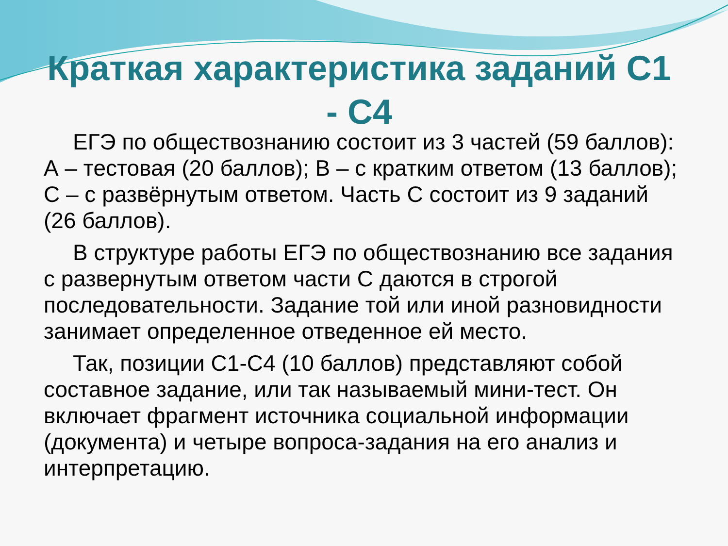Краткая характеристика заданий С1 - С4
ЕГЭ по обществознанию состоит из 3 частей (59 баллов): А – тестовая (20 баллов); В – с кратким ответом (13 баллов); С – с развёрнутым ответом. Часть С состоит из 9 заданий (26 баллов).
В структуре работы ЕГЭ по обществознанию все задания с развернутым ответом части С даются в строгой последовательности. Задание той или иной разновидности занимает определенное отведенное ей место.
Так, позиции С1-С4 (10 баллов) представляют собой составное задание, или так называемый мини-тест. Он включает фрагмент источника социальной информации (документа) и четыре вопроса-задания на его анализ и интерпретацию.